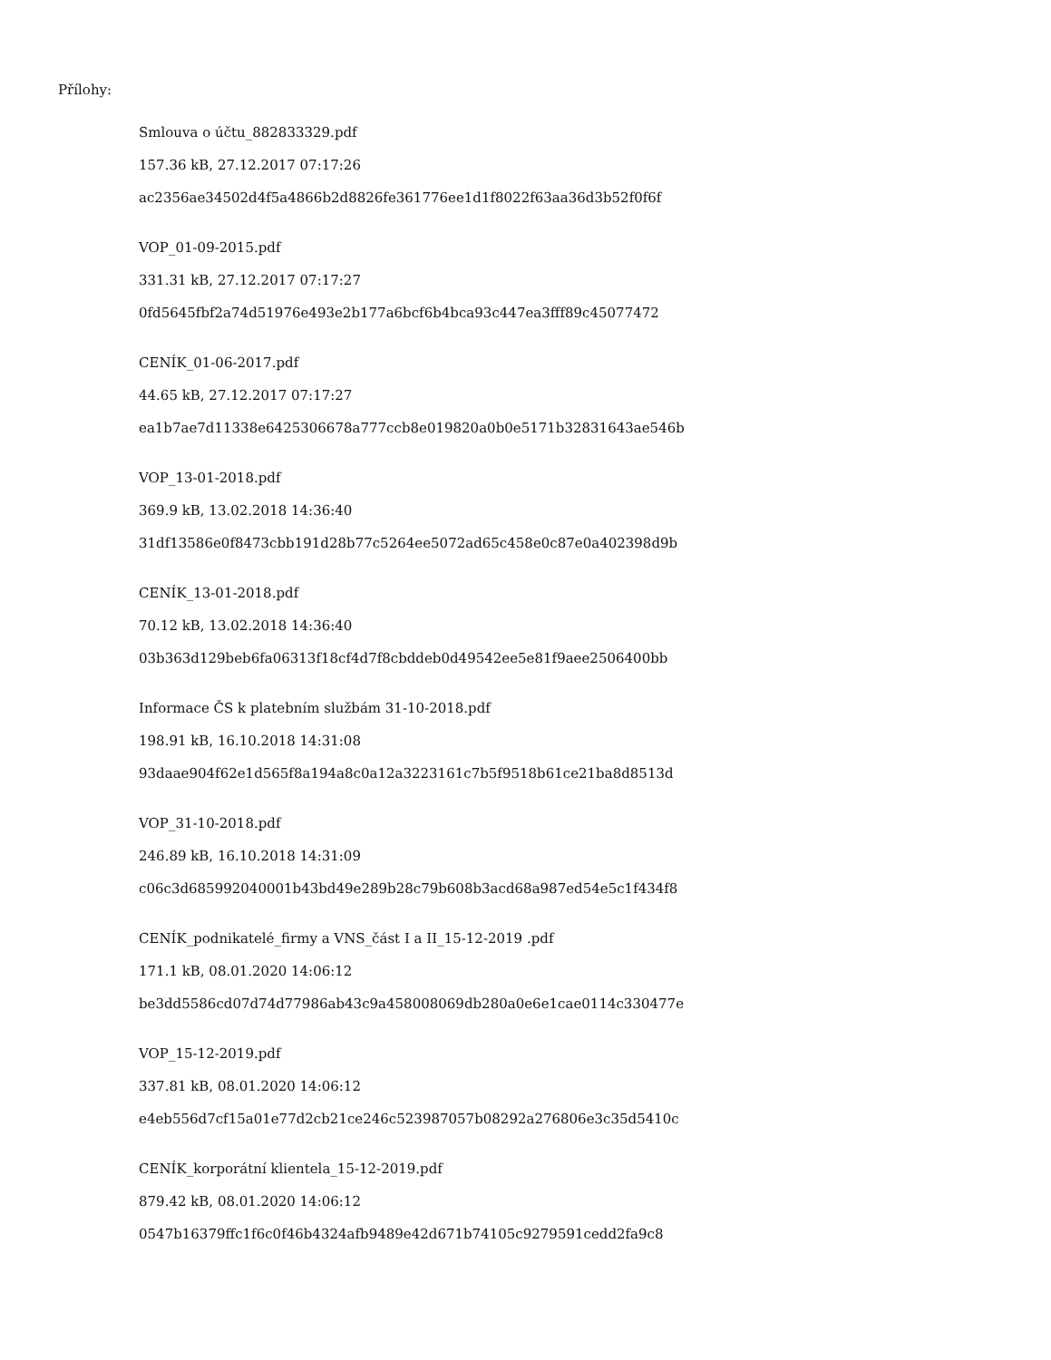Přílohy:
Smlouva o účtu_882833329.pdf
157.36 kB, 27.12.2017 07:17:26
ac2356ae34502d4f5a4866b2d8826fe361776ee1d1f8022f63aa36d3b52f0f6f
VOP_01-09-2015.pdf
331.31 kB, 27.12.2017 07:17:27
0fd5645fbf2a74d51976e493e2b177a6bcf6b4bca93c447ea3fff89c45077472
CENÍK_01-06-2017.pdf
44.65 kB, 27.12.2017 07:17:27
ea1b7ae7d11338e6425306678a777ccb8e019820a0b0e5171b32831643ae546b
VOP_13-01-2018.pdf
369.9 kB, 13.02.2018 14:36:40
31df13586e0f8473cbb191d28b77c5264ee5072ad65c458e0c87e0a402398d9b
CENÍK_13-01-2018.pdf
70.12 kB, 13.02.2018 14:36:40
03b363d129beb6fa06313f18cf4d7f8cbddeb0d49542ee5e81f9aee2506400bb
Informace ČS k platebním službám 31-10-2018.pdf
198.91 kB, 16.10.2018 14:31:08
93daae904f62e1d565f8a194a8c0a12a3223161c7b5f9518b61ce21ba8d8513d
VOP_31-10-2018.pdf
246.89 kB, 16.10.2018 14:31:09
c06c3d685992040001b43bd49e289b28c79b608b3acd68a987ed54e5c1f434f8
CENÍK_podnikatelé_firmy a VNS_část I a II_15-12-2019 .pdf
171.1 kB, 08.01.2020 14:06:12
be3dd5586cd07d74d77986ab43c9a458008069db280a0e6e1cae0114c330477e
VOP_15-12-2019.pdf
337.81 kB, 08.01.2020 14:06:12
e4eb556d7cf15a01e77d2cb21ce246c523987057b08292a276806e3c35d5410c
CENÍK_korporátní klientela_15-12-2019.pdf
879.42 kB, 08.01.2020 14:06:12
0547b16379ffc1f6c0f46b4324afb9489e42d671b74105c9279591cedd2fa9c8